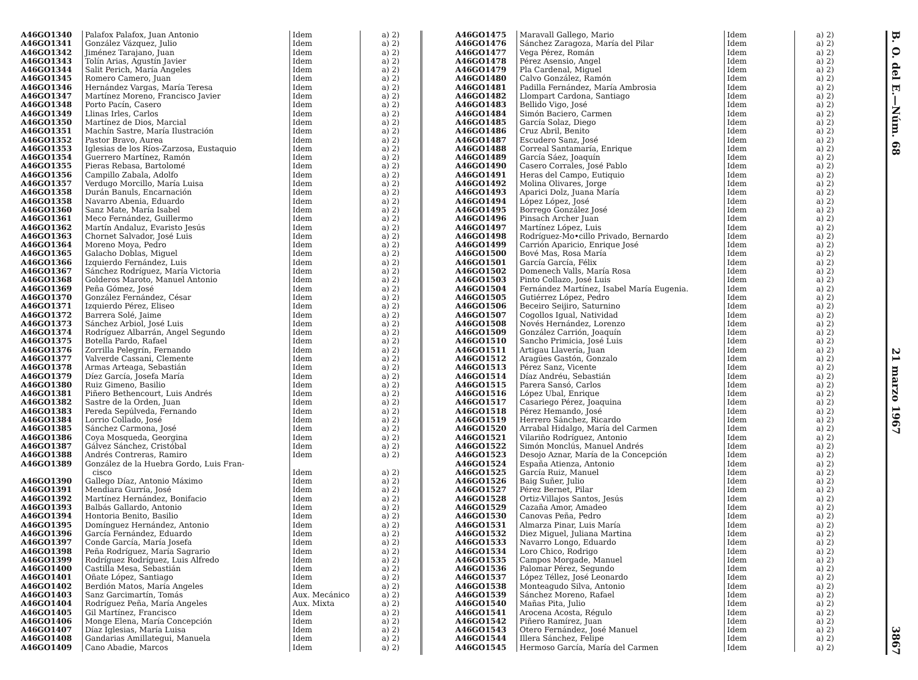| A46GO1340 | Palafox Palafox, Juan Antonio | Idem | a) 2) |
| A46GO1341 | González Vázquez, Julio | Idem | a) 2) |
| A46GO1342 | Jiménez Tarajano, Juan | Idem | a) 2) |
| A46GO1343 | Tolín Arias, Agustín Javier | Idem | a) 2) |
| A46GO1344 | Salit Perich, María Angeles | Idem | a) 2) |
| A46GO1345 | Romero Camero, Juan | Idem | a) 2) |
| A46GO1346 | Hernández Vargas, María Teresa | Idem | a) 2) |
| A46GO1347 | Martínez Moreno, Francisco Javier | Idem | a) 2) |
| A46GO1348 | Porto Pacín, Casero | Idem | a) 2) |
| A46GO1349 | Llinas Irles, Carlos | Idem | a) 2) |
| A46GO1350 | Martínez de Dios, Marcial | Idem | a) 2) |
| A46GO1351 | Machín Sastre, María Ilustración | Idem | a) 2) |
| A46GO1352 | Pastor Bravo, Aurea | Idem | a) 2) |
| A46GO1353 | Iglesias de los Ríos-Zarzosa, Eustaquio | Idem | a) 2) |
| A46GO1354 | Guerrero Martínez, Ramón | Idem | a) 2) |
| A46GO1355 | Pieras Rebasa, Bartolomé | Idem | a) 2) |
| A46GO1356 | Campillo Zabala, Adolfo | Idem | a) 2) |
| A46GO1357 | Verdugo Morcillo, María Luisa | Idem | a) 2) |
| A46GO1358 | Durán Banuls, Encarnación | Idem | a) 2) |
| A46GO1358 | Navarro Abenia, Eduardo | Idem | a) 2) |
| A46GO1360 | Sanz Mate, María Isabel | Idem | a) 2) |
| A46GO1361 | Meco Fernández, Guillermo | Idem | a) 2) |
| A46GO1362 | Martín Andaluz, Evaristo Jesús | Idem | a) 2) |
| A46GO1363 | Chornet Salvador, José Luis | Idem | a) 2) |
| A46GO1364 | Moreno Moya, Pedro | Idem | a) 2) |
| A46GO1365 | Galacho Doblas, Miguel | Idem | a) 2) |
| A46GO1366 | Izquierdo Fernández, Luis | Idem | a) 2) |
| A46GO1367 | Sánchez Rodríguez, María Victoria | Idem | a) 2) |
| A46GO1368 | Golderos Maroto, Manuel Antonio | Idem | a) 2) |
| A46GO1369 | Peña Gómez, José | Idem | a) 2) |
| A46GO1370 | González Fernández, César | Idem | a) 2) |
| A46GO1371 | Izquierdo Pérez, Eliseo | Idem | a) 2) |
| A46GO1372 | Barrera Solé, Jaime | Idem | a) 2) |
| A46GO1373 | Sánchez Arbiol, José Luis | Idem | a) 2) |
| A46GO1374 | Rodríguez Albarrán, Angel Segundo | Idem | a) 2) |
| A46GO1375 | Botella Pardo, Rafael | Idem | a) 2) |
| A46GO1376 | Zorrilla Pelegrín, Fernando | Idem | a) 2) |
| A46GO1377 | Valverde Cassani, Clemente | Idem | a) 2) |
| A46GO1378 | Armas Arteaga, Sebastián | Idem | a) 2) |
| A46GO1379 | Díez García, Josefa María | Idem | a) 2) |
| A46GO1380 | Ruiz Gimeno, Basilio | Idem | a) 2) |
| A46GO1381 | Piñero Bethencourt, Luis Andrés | Idem | a) 2) |
| A46GO1382 | Sastre de la Orden, Juan | Idem | a) 2) |
| A46GO1383 | Pereda Sepúlveda, Fernando | Idem | a) 2) |
| A46GO1384 | Lorrio Collado, José | Idem | a) 2) |
| A46GO1385 | Sánchez Carmona, José | Idem | a) 2) |
| A46GO1386 | Coya Mosqueda, Georgina | Idem | a) 2) |
| A46GO1387 | Gálvez Sánchez, Cristóbal | Idem | a) 2) |
| A46GO1388 | Andrés Contreras, Ramiro | Idem | a) 2) |
| A46GO1389 | González de la Huebra Gordo, Luis Fran- cisco | Idem | a) 2) |
| A46GO1390 | Gallego Díaz, Antonio Máximo | Idem | a) 2) |
| A46GO1391 | Mendiara Gurría, José | Idem | a) 2) |
| A46GO1392 | Martínez Hernández, Bonifacio | Idem | a) 2) |
| A46GO1393 | Balbás Gallardo, Antonio | Idem | a) 2) |
| A46GO1394 | Hontoria Benito, Basilio | Idem | a) 2) |
| A46GO1395 | Domínguez Hernández, Antonio | Idem | a) 2) |
| A46GO1396 | García Fernández, Eduardo | Idem | a) 2) |
| A46GO1397 | Conde García, María Josefa | Idem | a) 2) |
| A46GO1398 | Peña Rodríguez, María Sagrario | Idem | a) 2) |
| A46GO1399 | Rodríguez Rodríguez, Luis Alfredo | Idem | a) 2) |
| A46GO1400 | Castilla Mesa, Sebastián | Idem | a) 2) |
| A46GO1401 | Oñate López, Santiago | Idem | a) 2) |
| A46GO1402 | Berdión Matos, María Angeles | Idem | a) 2) |
| A46GO1403 | Sanz Garcimartín, Tomás | Aux. Mecánico | a) 2) |
| A46GO1404 | Rodríguez Peña, María Angeles | Aux. Mixta | a) 2) |
| A46GO1405 | Gil Martínez, Francisco | Idem | a) 2) |
| A46GO1406 | Monge Elena, María Concepción | Idem | a) 2) |
| A46GO1407 | Díaz Iglesias, María Luisa | Idem | a) 2) |
| A46GO1408 | Gandarias Amillategui, Manuela | Idem | a) 2) |
| A46GO1409 | Cano Abadie, Marcos | Idem | a) 2) |
| A46GO1475 | Maravall Gallego, Mario | Idem | a) 2) |
| A46GO1476 | Sánchez Zaragoza, María del Pilar | Idem | a) 2) |
| A46GO1477 | Vega Pérez, Román | Idem | a) 2) |
| A46GO1478 | Pérez Asensio, Angel | Idem | a) 2) |
| A46GO1479 | Pla Cardenal, Miguel | Idem | a) 2) |
| A46GO1480 | Calvo González, Ramón | Idem | a) 2) |
| A46GO1481 | Padilla Fernández, María Ambrosia | Idem | a) 2) |
| A46GO1482 | Llompart Cardona, Santiago | Idem | a) 2) |
| A46GO1483 | Bellido Vigo, José | Idem | a) 2) |
| A46GO1484 | Simón Baciero, Carmen | Idem | a) 2) |
| A46GO1485 | García Solaz, Diego | Idem | a) 2) |
| A46GO1486 | Cruz Abril, Benito | Idem | a) 2) |
| A46GO1487 | Escudero Sanz, José | Idem | a) 2) |
| A46GO1488 | Correal Santamaría, Enrique | Idem | a) 2) |
| A46GO1489 | García Sáez, Joaquín | Idem | a) 2) |
| A46GO1490 | Casero Corrales, José Pablo | Idem | a) 2) |
| A46GO1491 | Heras del Campo, Eutiquio | Idem | a) 2) |
| A46GO1492 | Molina Olivares, Jorge | Idem | a) 2) |
| A46GO1493 | Aparici Dolz, Juana María | Idem | a) 2) |
| A46GO1494 | López López, José | Idem | a) 2) |
| A46GO1495 | Borrego González José | Idem | a) 2) |
| A46GO1496 | Pinsach Archer Juan | Idem | a) 2) |
| A46GO1497 | Martínez López, Luis | Idem | a) 2) |
| A46GO1498 | Rodríguez-Mo•cillo Privado, Bernardo | Idem | a) 2) |
| A46GO1499 | Carrión Aparicio, Enrique José | Idem | a) 2) |
| A46GO1500 | Bové Mas, Rosa María | Idem | a) 2) |
| A46GO1501 | García García, Félix | Idem | a) 2) |
| A46GO1502 | Domenech Valls, María Rosa | Idem | a) 2) |
| A46GO1503 | Pinto Collazo, José Luis | Idem | a) 2) |
| A46GO1504 | Fernández Martínez, Isabel María Eugenia. | Idem | a) 2) |
| A46GO1505 | Gutiérrez López, Pedro | Idem | a) 2) |
| A46GO1506 | Beceiro Seijiro, Saturnino | Idem | a) 2) |
| A46GO1507 | Cogollos Igual, Natividad | Idem | a) 2) |
| A46GO1508 | Novés Hernández, Lorenzo | Idem | a) 2) |
| A46GO1509 | González Carrión, Joaquín | Idem | a) 2) |
| A46GO1510 | Sancho Primicia, José Luis | Idem | a) 2) |
| A46GO1511 | Artigau Llavería, Juan | Idem | a) 2) |
| A46GO1512 | Aragües Gastón, Gonzalo | Idem | a) 2) |
| A46GO1513 | Pérez Sanz, Vicente | Idem | a) 2) |
| A46GO1514 | Díaz Andréu, Sebastián | Idem | a) 2) |
| A46GO1515 | Parera Sansó, Carlos | Idem | a) 2) |
| A46GO1516 | López Ubal, Enrique | Idem | a) 2) |
| A46GO1517 | Casariego Pérez, Joaquina | Idem | a) 2) |
| A46GO1518 | Pérez Hemando, José | Idem | a) 2) |
| A46GO1519 | Herrero Sánchez, Ricardo | Idem | a) 2) |
| A46GO1520 | Arrabal Hidalgo, María del Carmen | Idem | a) 2) |
| A46GO1521 | Vilariño Rodríguez, Antonio | Idem | a) 2) |
| A46GO1522 | Simón Monclús, Manuel Andrés | Idem | a) 2) |
| A46GO1523 | Desojo Aznar, María de la Concepción | Idem | a) 2) |
| A46GO1524 | España Atienza, Antonio | Idem | a) 2) |
| A46GO1525 | García Ruiz, Manuel | Idem | a) 2) |
| A46GO1526 | Baig Suñer, Julio | Idem | a) 2) |
| A46GO1527 | Pérez Bernet, Pilar | Idem | a) 2) |
| A46GO1528 | Ortiz-Villajos Santos, Jesús | Idem | a) 2) |
| A46GO1529 | Cazaña Amor, Amadeo | Idem | a) 2) |
| A46GO1530 | Canovas Peña, Pedro | Idem | a) 2) |
| A46GO1531 | Almarza Pinar, Luis María | Idem | a) 2) |
| A46GO1532 | Diez Miguel, Juliana Martina | Idem | a) 2) |
| A46GO1533 | Navarro Longo, Eduardo | Idem | a) 2) |
| A46GO1534 | Loro Chico, Rodrigo | Idem | a) 2) |
| A46GO1535 | Campos Morgade, Manuel | Idem | a) 2) |
| A46GO1536 | Palomar Pérez, Segundo | Idem | a) 2) |
| A46GO1537 | López Téllez, José Leonardo | Idem | a) 2) |
| A46GO1538 | Monteagudo Silva, Antonio | Idem | a) 2) |
| A46GO1539 | Sánchez Moreno, Rafael | Idem | a) 2) |
| A46GO1540 | Mañas Pita, Julio | Idem | a) 2) |
| A46GO1541 | Arocena Acosta, Régulo | Idem | a) 2) |
| A46GO1542 | Piñero Ramírez, Juan | Idem | a) 2) |
| A46GO1543 | Otero Fernández, José Manuel | Idem | a) 2) |
| A46GO1544 | Illera Sánchez, Felipe | Idem | a) 2) |
| A46GO1545 | Hermoso García, María del Carmen | Idem | a) 2) |
B. O. del E.—Núm. 68 21 marzo 1967 3867